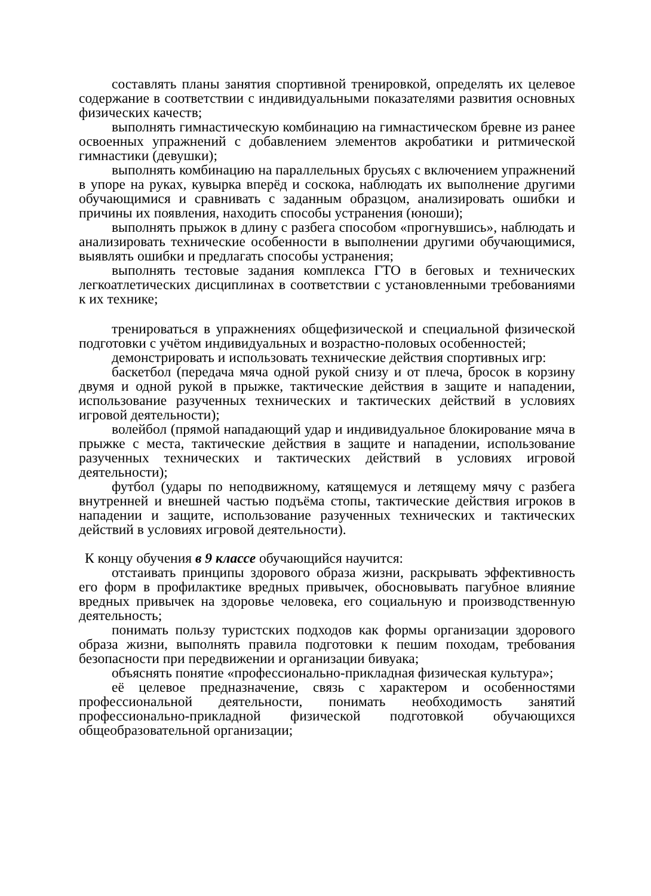составлять планы занятия спортивной тренировкой, определять их целевое содержание в соответствии с индивидуальными показателями развития основных физических качеств;
выполнять гимнастическую комбинацию на гимнастическом бревне из ранее освоенных упражнений с добавлением элементов акробатики и ритмической гимнастики (девушки);
выполнять комбинацию на параллельных брусьях с включением упражнений в упоре на руках, кувырка вперёд и соскока, наблюдать их выполнение другими обучающимися и сравнивать с заданным образцом, анализировать ошибки и причины их появления, находить способы устранения (юноши);
выполнять прыжок в длину с разбега способом «прогнувшись», наблюдать и анализировать технические особенности в выполнении другими обучающимися, выявлять ошибки и предлагать способы устранения;
выполнять тестовые задания комплекса ГТО в беговых и технических легкоатлетических дисциплинах в соответствии с установленными требованиями к их технике;
тренироваться в упражнениях общефизической и специальной физической подготовки с учётом индивидуальных и возрастно-половых особенностей;
демонстрировать и использовать технические действия спортивных игр:
баскетбол (передача мяча одной рукой снизу и от плеча, бросок в корзину двумя и одной рукой в прыжке, тактические действия в защите и нападении, использование разученных технических и тактических действий в условиях игровой деятельности);
волейбол (прямой нападающий удар и индивидуальное блокирование мяча в прыжке с места, тактические действия в защите и нападении, использование разученных технических и тактических действий в условиях игровой деятельности);
футбол (удары по неподвижному, катящемуся и летящему мячу с разбега внутренней и внешней частью подъёма стопы, тактические действия игроков в нападении и защите, использование разученных технических и тактических действий в условиях игровой деятельности).
К концу обучения в 9 классе обучающийся научится:
отстаивать принципы здорового образа жизни, раскрывать эффективность его форм в профилактике вредных привычек, обосновывать пагубное влияние вредных привычек на здоровье человека, его социальную и производственную деятельность;
понимать пользу туристских подходов как формы организации здорового образа жизни, выполнять правила подготовки к пешим походам, требования безопасности при передвижении и организации бивуака;
объяснять понятие «профессионально-прикладная физическая культура»;
её целевое предназначение, связь с характером и особенностями профессиональной деятельности, понимать необходимость занятий профессионально-прикладной физической подготовкой обучающихся общеобразовательной организации;